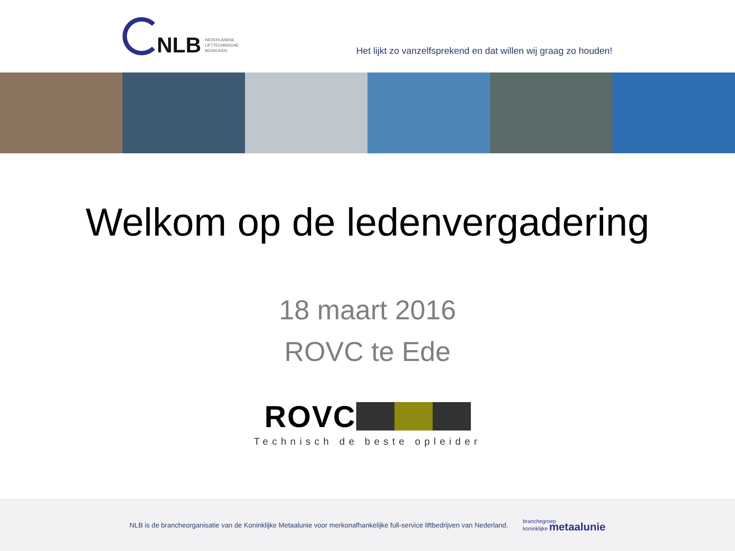NLB
NEDERLANDSE
LIFTTECHNISCHE
BEDRIJVEN
Het lijkt zo vanzelfsprekend en dat willen wij graag zo houden!
Welkom op de ledenvergadering
18 maart 2016
ROVC te Ede
ROVC
Technisch de beste opleider
NLB is de brancheorganisatie van de Koninklijke Metaalunie voor merkonafhankelijke full-service liftbedrijven van Nederland.
branchegroep
koninklijke metaalunie